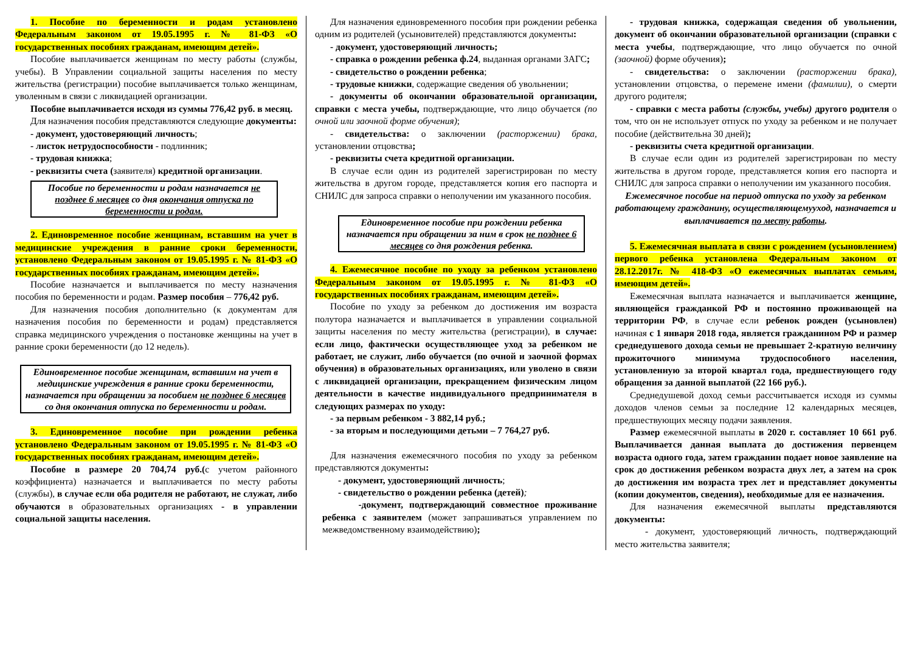1. Пособие по беременности и родам установлено Федеральным законом от 19.05.1995 г. № 81-ФЗ «О государственных пособиях гражданам, имеющим детей».
Пособие выплачивается женщинам по месту работы (службы, учебы). В Управлении социальной защиты населения по месту жительства (регистрации) пособие выплачивается только женщинам, уволенным в связи с ликвидацией организации.
Пособие выплачивается исходя из суммы 776,42 руб. в месяц.
Для назначения пособия представляются следующие документы:
- документ, удостоверяющий личность;
- листок нетрудоспособности - подлинник;
- трудовая книжка;
- реквизиты счета (заявителя) кредитной организации.
Пособие по беременности и родам назначается не позднее 6 месяцев со дня окончания отпуска по беременности и родам.
2. Единовременное пособие женщинам, вставшим на учет в медицинские учреждения в ранние сроки беременности, установлено Федеральным законом от 19.05.1995 г. № 81-ФЗ «О государственных пособиях гражданам, имеющим детей».
Пособие назначается и выплачивается по месту назначения пособия по беременности и родам. Размер пособия – 776,42 руб.
Для назначения пособия дополнительно (к документам для назначения пособия по беременности и родам) представляется справка медицинского учреждения о постановке женщины на учет в ранние сроки беременности (до 12 недель).
Единовременное пособие женщинам, вставшим на учет в медицинские учреждения в ранние сроки беременности, назначается при обращении за пособием не позднее 6 месяцев со дня окончания отпуска по беременности и родам.
3. Единовременное пособие при рождении ребенка установлено Федеральным законом от 19.05.1995 г. № 81-ФЗ «О государственных пособиях гражданам, имеющим детей».
Пособие в размере 20 704,74 руб.(с учетом районного коэффициента) назначается и выплачивается по месту работы (службы), в случае если оба родителя не работают, не служат, либо обучаются в образовательных организациях - в управлении социальной защиты населения.
Для назначения единовременного пособия при рождении ребенка одним из родителей (усыновителей) представляются документы:
- документ, удостоверяющий личность;
- справка о рождении ребенка ф.24, выданная органами ЗАГС;
- свидетельство о рождении ребенка;
- трудовые книжки, содержащие сведения об увольнении;
- документы об окончании образовательной организации, справки с места учебы, подтверждающие, что лицо обучается (по очной или заочной форме обучения);
- свидетельства: о заключении (расторжении) брака, установлении отцовства;
- реквизиты счета кредитной организации.
В случае если один из родителей зарегистрирован по месту жительства в другом городе, представляется копия его паспорта и СНИЛС для запроса справки о неполучении им указанного пособия.
Единовременное пособие при рождении ребенка назначается при обращении за ним в срок не позднее 6 месяцев со дня рождения ребенка.
4. Ежемесячное пособие по уходу за ребенком установлено Федеральным законом от 19.05.1995 г. № 81-ФЗ «О государственных пособиях гражданам, имеющим детей».
Пособие по уходу за ребенком до достижения им возраста полутора назначается и выплачивается в управлении социальной защиты населения по месту жительства (регистрации), в случае: если лицо, фактически осуществляющее уход за ребенком не работает, не служит, либо обучается (по очной и заочной формах обучения) в образовательных организациях, или уволено в связи с ликвидацией организации, прекращением физическим лицом деятельности в качестве индивидуального предпринимателя в следующих размерах по уходу:
- за первым ребенком - 3 882,14 руб.;
- за вторым и последующими детьми – 7 764,27 руб.
Для назначения ежемесячного пособия по уходу за ребенком представляются документы:
- документ, удостоверяющий личность;
- свидетельство о рождении ребенка (детей);
-документ, подтверждающий совместное проживание ребенка с заявителем (может запрашиваться управлением по межведомственному взаимодействию);
- трудовая книжка, содержащая сведения об увольнении, документ об окончании образовательной организации (справки с места учебы, подтверждающие, что лицо обучается по очной (заочной) форме обучения);
- свидетельства: о заключении (расторжении брака), установлении отцовства, о перемене имени (фамилии), о смерти другого родителя;
- справки с места работы (службы, учебы) другого родителя о том, что он не использует отпуск по уходу за ребенком и не получает пособие (действительна 30 дней);
- реквизиты счета кредитной организации.
В случае если один из родителей зарегистрирован по месту жительства в другом городе, представляется копия его паспорта и СНИЛС для запроса справки о неполучении им указанного пособия.
Ежемесячное пособие на период отпуска по уходу за ребенком работающему гражданину, осуществляющемууход, назначается и выплачивается по месту работы.
5. Ежемесячная выплата в связи с рождением (усыновлением) первого ребенка установлена Федеральным законом от 28.12.2017г. № 418-ФЗ «О ежемесячных выплатах семьям, имеющим детей».
Ежемесячная выплата назначается и выплачивается женщине, являющейся гражданкой РФ и постоянно проживающей на территории РФ, в случае если ребенок рожден (усыновлен) начиная с 1 января 2018 года, является гражданином РФ и размер среднедушевого дохода семьи не превышает 2-кратную величину прожиточного минимума трудоспособного населения, установленную за второй квартал года, предшествующего году обращения за данной выплатой (22 166 руб.).
Среднедушевой доход семьи рассчитывается исходя из суммы доходов членов семьи за последние 12 календарных месяцев, предшествующих месяцу подачи заявления.
Размер ежемесячной выплаты в 2020 г. составляет 10 661 руб. Выплачивается данная выплата до достижения первенцем возраста одного года, затем гражданин подает новое заявление на срок до достижения ребенком возраста двух лет, а затем на срок до достижения им возраста трех лет и представляет документы (копии документов, сведения), необходимые для ее назначения.
Для назначения ежемесячной выплаты представляются документы:
- документ, удостоверяющий личность, подтверждающий место жительства заявителя;